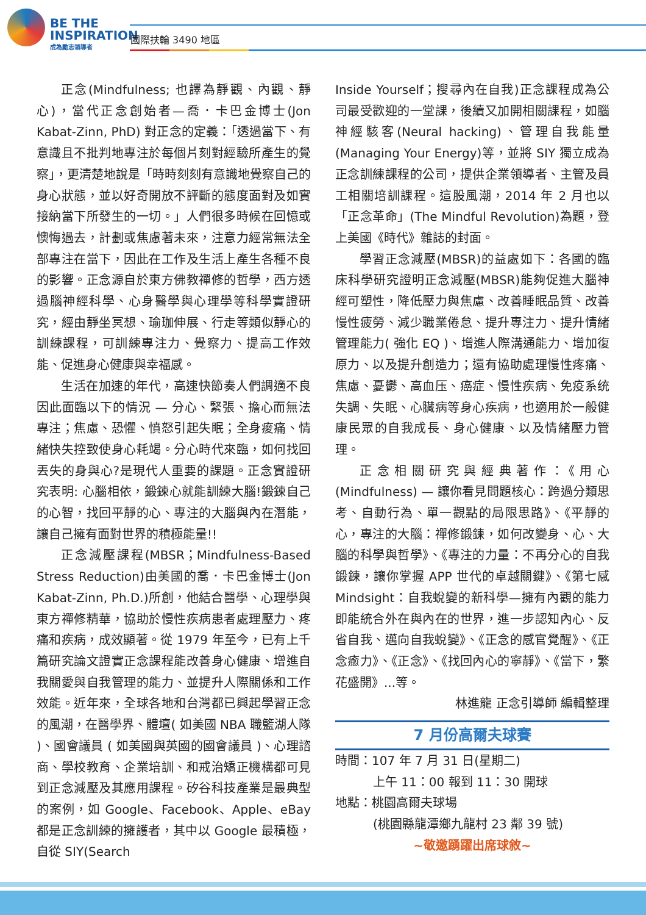BE THE
INSPIRATION
成為勵志領導者
國際扶輪 3490 地區
正念(Mindfulness; 也譯為靜觀、內觀、靜心)，當代正念創始者—喬．卡巴金博士(Jon Kabat-Zinn, PhD) 對正念的定義：「透過當下、有意識且不批判地專注於每個片刻對經驗所產生的覺察」，更清楚地說是「時時刻刻有意識地覺察自己的身心狀態，並以好奇開放不評斷的態度面對及如實接納當下所發生的一切。」人們很多時候在回憶或懊悔過去，計劃或焦慮著未來，注意力經常無法全部專注在當下，因此在工作及生活上產生各種不良的影響。正念源自於東方佛教禪修的哲學，西方透過腦神經科學、心身醫學與心理學等科學實證研究，經由靜坐冥想、瑜珈伸展、行走等類似靜心的訓練課程，可訓練專注力、覺察力、提高工作效能、促進身心健康與幸福感。
生活在加速的年代，高速快節奏人們調適不良因此面臨以下的情況 — 分心、緊張、擔心而無法專注；焦慮、恐懼、憤怒引起失眠；全身痠痛、情緒快失控致使身心耗竭。分心時代來臨，如何找回丟失的身與心?是現代人重要的課題。正念實證研究表明: 心腦相依，鍛鍊心就能訓練大腦!鍛鍊自己的心智，找回平靜的心、專注的大腦與內在潛能，讓自己擁有面對世界的積極能量!!
正念減壓課程(MBSR；Mindfulness-Based Stress Reduction)由美國的喬．卡巴金博士(Jon Kabat-Zinn, Ph.D.)所創，他結合醫學、心理學與東方禪修精華，協助於慢性疾病患者處理壓力、疼痛和疾病，成效顯著。從 1979 年至今，已有上千篇研究論文證實正念課程能改善身心健康、增進自我關愛與自我管理的能力、並提升人際關係和工作效能。近年來，全球各地和台灣都已興起學習正念的風潮，在醫學界、體壇( 如美國 NBA 職籃湖人隊 )、國會議員 ( 如美國與英國的國會議員 )、心理諮商、學校教育、企業培訓、和戒治矯正機構都可見到正念減壓及其應用課程。矽谷科技產業是最典型的案例，如 Google、Facebook、Apple、eBay 都是正念訓練的擁護者，其中以 Google 最積極，自從 SIY(Search
Inside Yourself；搜尋內在自我)正念課程成為公司最受歡迎的一堂課，後續又加開相關課程，如腦神經駭客(Neural hacking)、管理自我能量(Managing Your Energy)等，並將 SIY 獨立成為正念訓練課程的公司，提供企業領導者、主管及員工相關培訓課程。這股風潮，2014 年 2 月也以「正念革命」(The Mindful Revolution)為題，登上美國《時代》雜誌的封面。
學習正念減壓(MBSR)的益處如下：各國的臨床科學研究證明正念減壓(MBSR)能夠促進大腦神經可塑性，降低壓力與焦慮、改善睡眠品質、改善慢性疲勞、減少職業倦怠、提升專注力、提升情緒管理能力( 強化 EQ )、增進人際溝通能力、增加復原力、以及提升創造力；還有協助處理慢性疼痛、焦慮、憂鬱、高血压、癌症、慢性疾病、免疫系统失調、失眠、心臟病等身心疾病，也適用於一般健康民眾的自我成長、身心健康、以及情緒壓力管理。
正念相關研究與經典著作：《用心(Mindfulness) — 讓你看見問題核心：跨過分類思考、自動行為、單一觀點的局限思路》、《平靜的心，專注的大腦：禪修鍛鍊，如何改變身、心、大腦的科學與哲學》、《專注的力量：不再分心的自我鍛鍊，讓你掌握 APP 世代的卓越關鍵》、《第七感 Mindsight：自我蛻變的新科學—擁有內觀的能力即能統合外在與內在的世界，進一步認知內心、反省自我、邁向自我蛻變》、《正念的感官覺醒》、《正念癒力》、《正念》、《找回內心的寧靜》、《當下，繁花盛開》...等。
林進龍 正念引導師 編輯整理
7 月份高爾夫球賽
時間：107 年 7 月 31 日(星期二)
上午 11：00 報到 11：30 開球
地點：桃園高爾夫球場
(桃園縣龍潭鄉九龍村 23 鄰 39 號)
~敬邀踴躍出席球敘~